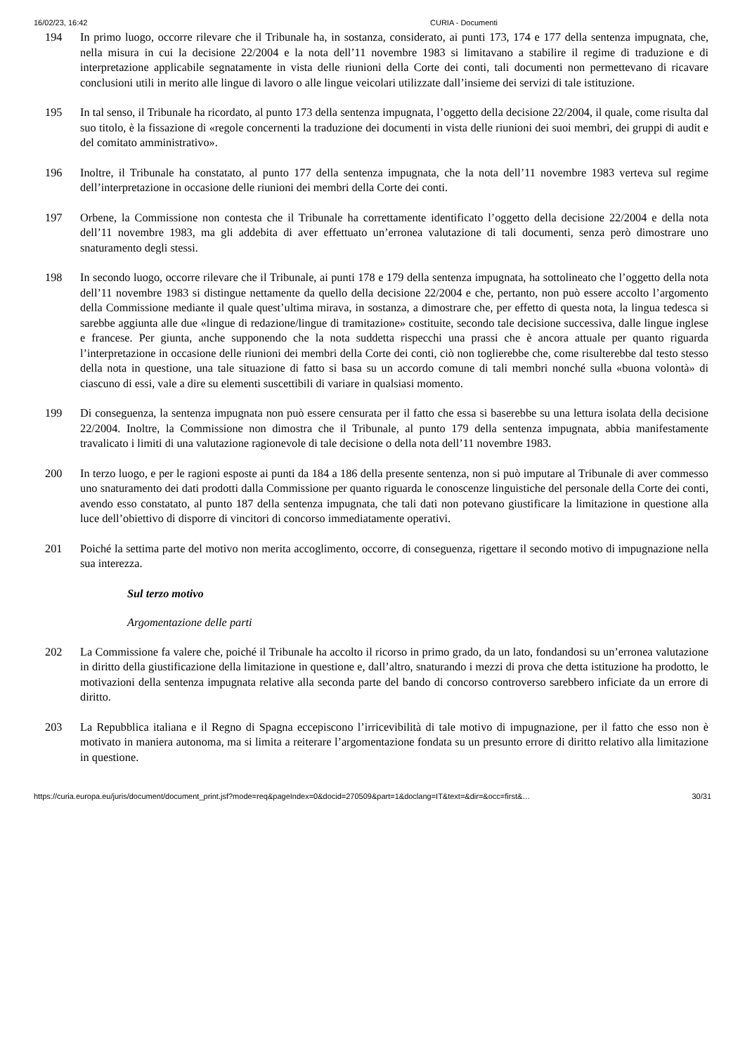16/02/23, 16:42 CURIA - Documenti
194 In primo luogo, occorre rilevare che il Tribunale ha, in sostanza, considerato, ai punti 173, 174 e 177 della sentenza impugnata, che, nella misura in cui la decisione 22/2004 e la nota dell’11 novembre 1983 si limitavano a stabilire il regime di traduzione e di interpretazione applicabile segnatamente in vista delle riunioni della Corte dei conti, tali documenti non permettevano di ricavare conclusioni utili in merito alle lingue di lavoro o alle lingue veicolari utilizzate dall’insieme dei servizi di tale istituzione.
195 In tal senso, il Tribunale ha ricordato, al punto 173 della sentenza impugnata, l’oggetto della decisione 22/2004, il quale, come risulta dal suo titolo, è la fissazione di «regole concernenti la traduzione dei documenti in vista delle riunioni dei suoi membri, dei gruppi di audit e del comitato amministrativo».
196 Inoltre, il Tribunale ha constatato, al punto 177 della sentenza impugnata, che la nota dell’11 novembre 1983 verteva sul regime dell’interpretazione in occasione delle riunioni dei membri della Corte dei conti.
197 Orbene, la Commissione non contesta che il Tribunale ha correttamente identificato l’oggetto della decisione 22/2004 e della nota dell’11 novembre 1983, ma gli addebita di aver effettuato un’erronea valutazione di tali documenti, senza però dimostrare uno snaturamento degli stessi.
198 In secondo luogo, occorre rilevare che il Tribunale, ai punti 178 e 179 della sentenza impugnata, ha sottolineato che l’oggetto della nota dell’11 novembre 1983 si distingue nettamente da quello della decisione 22/2004 e che, pertanto, non può essere accolto l’argomento della Commissione mediante il quale quest’ultima mirava, in sostanza, a dimostrare che, per effetto di questa nota, la lingua tedesca si sarebbe aggiunta alle due «lingue di redazione/lingue di tramitazione» costituite, secondo tale decisione successiva, dalle lingue inglese e francese. Per giunta, anche supponendo che la nota suddetta rispecchi una prassi che è ancora attuale per quanto riguarda l’interpretazione in occasione delle riunioni dei membri della Corte dei conti, ciò non toglierebbe che, come risulterebbe dal testo stesso della nota in questione, una tale situazione di fatto si basa su un accordo comune di tali membri nonché sulla «buona volontà» di ciascuno di essi, vale a dire su elementi suscettibili di variare in qualsiasi momento.
199 Di conseguenza, la sentenza impugnata non può essere censurata per il fatto che essa si baserebbe su una lettura isolata della decisione 22/2004. Inoltre, la Commissione non dimostra che il Tribunale, al punto 179 della sentenza impugnata, abbia manifestamente travalicato i limiti di una valutazione ragionevole di tale decisione o della nota dell’11 novembre 1983.
200 In terzo luogo, e per le ragioni esposte ai punti da 184 a 186 della presente sentenza, non si può imputare al Tribunale di aver commesso uno snaturamento dei dati prodotti dalla Commissione per quanto riguarda le conoscenze linguistiche del personale della Corte dei conti, avendo esso constatato, al punto 187 della sentenza impugnata, che tali dati non potevano giustificare la limitazione in questione alla luce dell’obiettivo di disporre di vincitori di concorso immediatamente operativi.
201 Poiché la settima parte del motivo non merita accoglimento, occorre, di conseguenza, rigettare il secondo motivo di impugnazione nella sua interezza.
Sul terzo motivo
Argomentazione delle parti
202 La Commissione fa valere che, poiché il Tribunale ha accolto il ricorso in primo grado, da un lato, fondandosi su un’erronea valutazione in diritto della giustificazione della limitazione in questione e, dall’altro, snaturando i mezzi di prova che detta istituzione ha prodotto, le motivazioni della sentenza impugnata relative alla seconda parte del bando di concorso controverso sarebbero inficiate da un errore di diritto.
203 La Repubblica italiana e il Regno di Spagna eccepiscono l’irricevibilità di tale motivo di impugnazione, per il fatto che esso non è motivato in maniera autonoma, ma si limita a reiterare l’argomentazione fondata su un presunto errore di diritto relativo alla limitazione in questione.
https://curia.europa.eu/juris/document/document_print.jsf?mode=req&pageIndex=0&docid=270509&part=1&doclang=IT&text=&dir=&occ=first&… 30/31